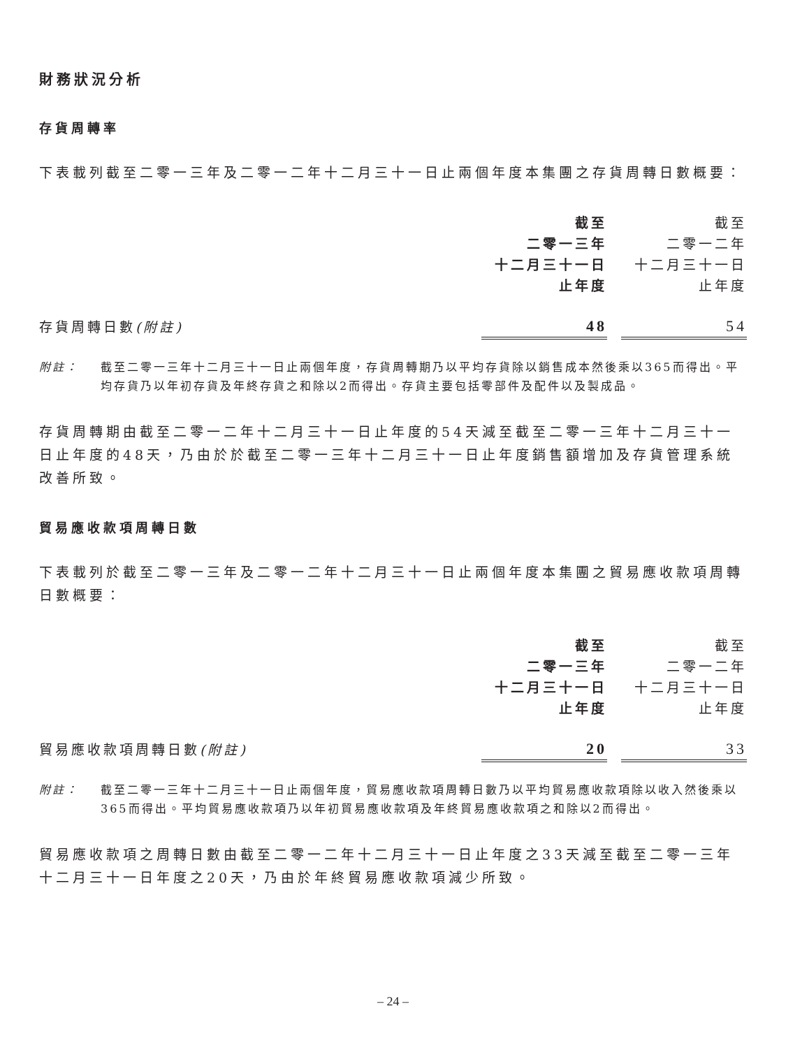財務狀況分析
存貨周轉率
下表載列截至二零一三年及二零一二年十二月三十一日止兩個年度本集團之存貨周轉日數概要：
| | 截至 二零一三年 十二月三十一日 止年度 | | 截至 二零一二年 十二月三十一日 止年度 |
| 存貨周轉日數 (附註) | 48 | | 54 |
附註： 截至二零一三年十二月三十一日止兩個年度，存貨周轉期乃以平均存貨除以銷售成本然後乘以365而得出。平均存貨乃以年初存貨及年終存貨之和除以2而得出。存貨主要包括零部件及配件以及製成品。
存貨周轉期由截至二零一二年十二月三十一日止年度的54天減至截至二零一三年十二月三十一日止年度的48天，乃由於於截至二零一三年十二月三十一日止年度銷售額增加及存貨管理系統改善所致。
貿易應收款項周轉日數
下表載列於截至二零一三年及二零一二年十二月三十一日止兩個年度本集團之貿易應收款項周轉日數概要：
| | 截至 二零一三年 十二月三十一日 止年度 | | 截至 二零一二年 十二月三十一日 止年度 |
| 貿易應收款項周轉日數 (附註) | 20 | | 33 |
附註： 截至二零一三年十二月三十一日止兩個年度，貿易應收款項周轉日數乃以平均貿易應收款項除以收入然後乘以365而得出。平均貿易應收款項乃以年初貿易應收款項及年終貿易應收款項之和除以2而得出。
貿易應收款項之周轉日數由截至二零一二年十二月三十一日止年度之33天減至截至二零一三年十二月三十一日年度之20天，乃由於年終貿易應收款項減少所致。
– 24 –